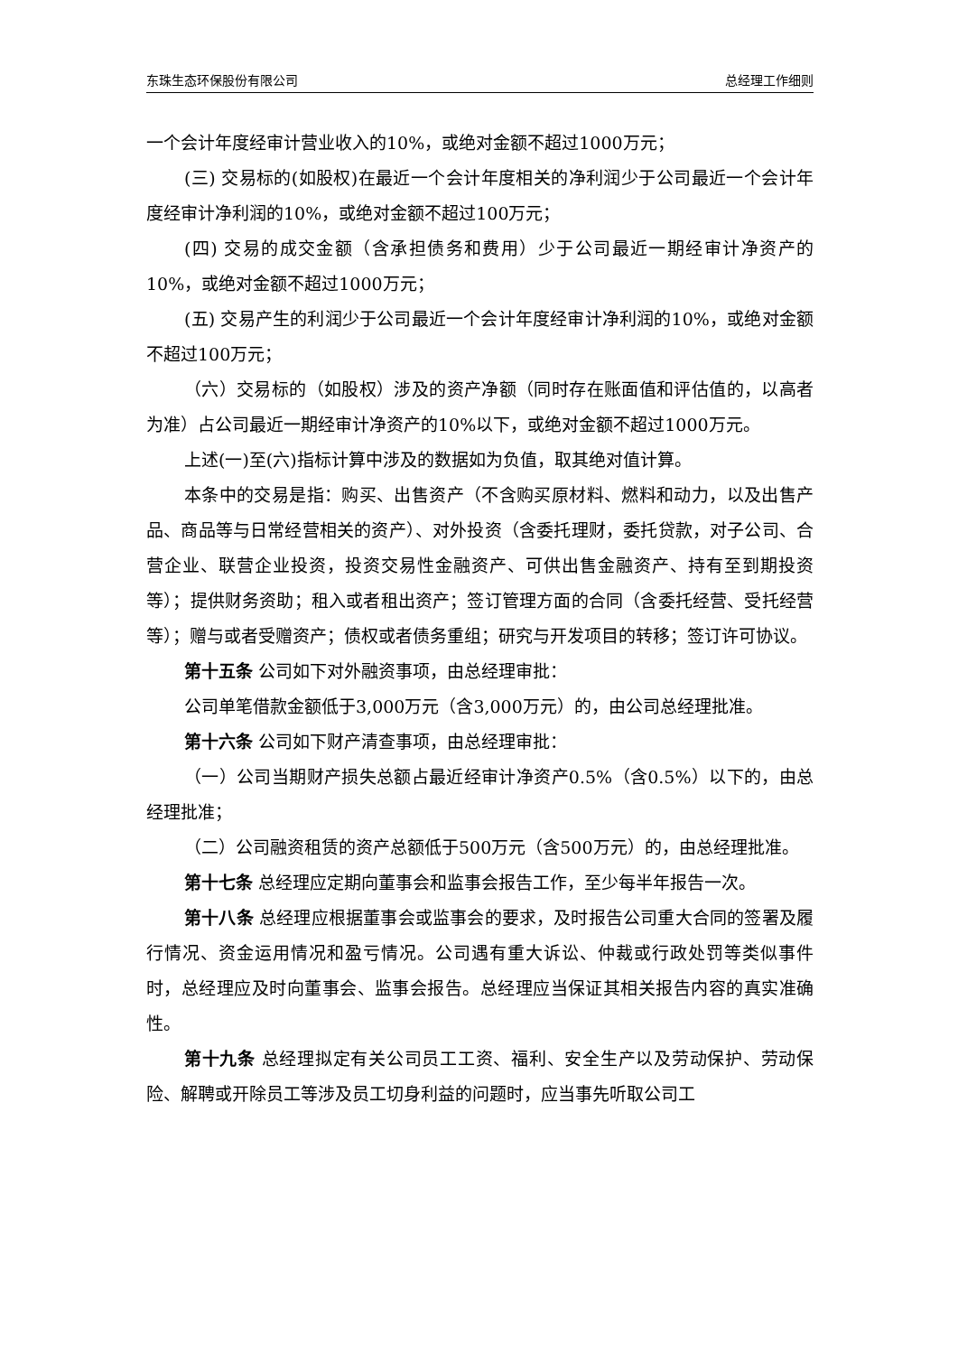东珠生态环保股份有限公司 总经理工作细则
一个会计年度经审计营业收入的10%，或绝对金额不超过1000万元；
(三) 交易标的(如股权)在最近一个会计年度相关的净利润少于公司最近一个会计年度经审计净利润的10%，或绝对金额不超过100万元；
(四) 交易的成交金额（含承担债务和费用）少于公司最近一期经审计净资产的10%，或绝对金额不超过1000万元；
(五) 交易产生的利润少于公司最近一个会计年度经审计净利润的10%，或绝对金额不超过100万元；
（六）交易标的（如股权）涉及的资产净额（同时存在账面值和评估值的，以高者为准）占公司最近一期经审计净资产的10%以下，或绝对金额不超过1000万元。
上述(一)至(六)指标计算中涉及的数据如为负值，取其绝对值计算。
本条中的交易是指：购买、出售资产（不含购买原材料、燃料和动力，以及出售产品、商品等与日常经营相关的资产）、对外投资（含委托理财，委托贷款，对子公司、合营企业、联营企业投资，投资交易性金融资产、可供出售金融资产、持有至到期投资等）；提供财务资助；租入或者租出资产；签订管理方面的合同（含委托经营、受托经营等）；赠与或者受赠资产；债权或者债务重组；研究与开发项目的转移；签订许可协议。
第十五条 公司如下对外融资事项，由总经理审批：
公司单笔借款金额低于3,000万元（含3,000万元）的，由公司总经理批准。
第十六条 公司如下财产清查事项，由总经理审批：
（一）公司当期财产损失总额占最近经审计净资产0.5%（含0.5%）以下的，由总经理批准；
（二）公司融资租赁的资产总额低于500万元（含500万元）的，由总经理批准。
第十七条 总经理应定期向董事会和监事会报告工作，至少每半年报告一次。
第十八条 总经理应根据董事会或监事会的要求，及时报告公司重大合同的签署及履行情况、资金运用情况和盈亏情况。公司遇有重大诉讼、仲裁或行政处罚等类似事件时，总经理应及时向董事会、监事会报告。总经理应当保证其相关报告内容的真实准确性。
第十九条 总经理拟定有关公司员工工资、福利、安全生产以及劳动保护、劳动保险、解聘或开除员工等涉及员工切身利益的问题时，应当事先听取公司工